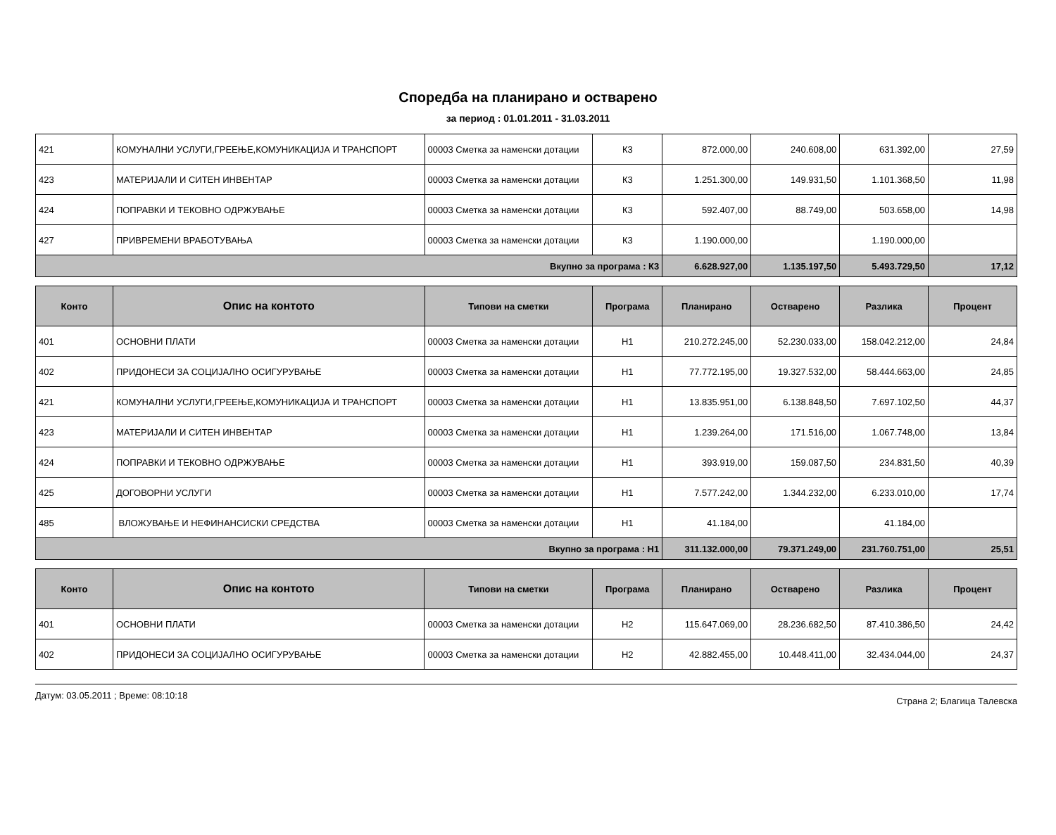Споредба на планирано и остварено
за период : 01.01.2011 - 31.03.2011
| 421 | КОМУНАЛНИ УСЛУГИ,ГРЕЕЊЕ,КОМУНИКАЦИЈА И ТРАНСПОРТ | 00003 Сметка за наменски дотации | К3 | 872.000,00 | 240.608,00 | 631.392,00 | 27,59 |
| 423 | МАТЕРИЈАЛИ И СИТЕН ИНВЕНТАР | 00003 Сметка за наменски дотации | К3 | 1.251.300,00 | 149.931,50 | 1.101.368,50 | 11,98 |
| 424 | ПОПРАВКИ И ТЕКОВНО ОДРЖУВАЊЕ | 00003 Сметка за наменски дотации | К3 | 592.407,00 | 88.749,00 | 503.658,00 | 14,98 |
| 427 | ПРИВРЕМЕНИ ВРАБОТУВАЊА | 00003 Сметка за наменски дотации | К3 | 1.190.000,00 | | 1.190.000,00 | |
| Вкупно за програма : К3 | | | | 6.628.927,00 | 1.135.197,50 | 5.493.729,50 | 17,12 |
| Конто | Опис на контото | Типови на сметки | Програма | Планирано | Остварено | Разлика | Процент |
| --- | --- | --- | --- | --- | --- | --- | --- |
| 401 | ОСНОВНИ ПЛАТИ | 00003 Сметка за наменски дотации | Н1 | 210.272.245,00 | 52.230.033,00 | 158.042.212,00 | 24,84 |
| 402 | ПРИДОНЕСИ ЗА СОЦИЈАЛНО ОСИГУРУВАЊЕ | 00003 Сметка за наменски дотации | Н1 | 77.772.195,00 | 19.327.532,00 | 58.444.663,00 | 24,85 |
| 421 | КОМУНАЛНИ УСЛУГИ,ГРЕЕЊЕ,КОМУНИКАЦИЈА И ТРАНСПОРТ | 00003 Сметка за наменски дотации | Н1 | 13.835.951,00 | 6.138.848,50 | 7.697.102,50 | 44,37 |
| 423 | МАТЕРИЈАЛИ И СИТЕН ИНВЕНТАР | 00003 Сметка за наменски дотации | Н1 | 1.239.264,00 | 171.516,00 | 1.067.748,00 | 13,84 |
| 424 | ПОПРАВКИ И ТЕКОВНО ОДРЖУВАЊЕ | 00003 Сметка за наменски дотации | Н1 | 393.919,00 | 159.087,50 | 234.831,50 | 40,39 |
| 425 | ДОГОВОРНИ УСЛУГИ | 00003 Сметка за наменски дотации | Н1 | 7.577.242,00 | 1.344.232,00 | 6.233.010,00 | 17,74 |
| 485 | ВЛОЖУВАЊЕ И НЕФИНАНСИСКИ СРЕДСТВА | 00003 Сметка за наменски дотации | Н1 | 41.184,00 | | 41.184,00 | |
| Вкупно за програма : Н1 | | | | 311.132.000,00 | 79.371.249,00 | 231.760.751,00 | 25,51 |
| Конто | Опис на контото | Типови на сметки | Програма | Планирано | Остварено | Разлика | Процент |
| --- | --- | --- | --- | --- | --- | --- | --- |
| 401 | ОСНОВНИ ПЛАТИ | 00003 Сметка за наменски дотации | Н2 | 115.647.069,00 | 28.236.682,50 | 87.410.386,50 | 24,42 |
| 402 | ПРИДОНЕСИ ЗА СОЦИЈАЛНО ОСИГУРУВАЊЕ | 00003 Сметка за наменски дотации | Н2 | 42.882.455,00 | 10.448.411,00 | 32.434.044,00 | 24,37 |
Датум: 03.05.2011 ; Време: 08:10:18 Страна 2; Благица Талевска